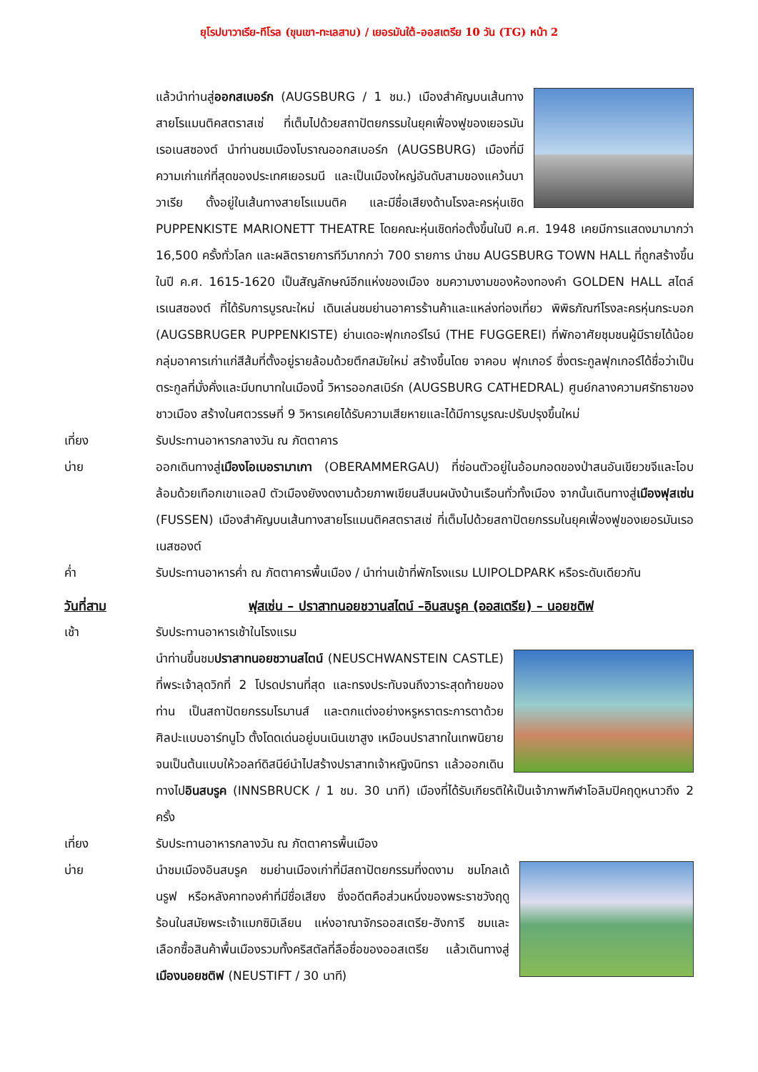ยุโรปบาวาเรีย-ทีโรล (ขุนเขา-ทะเลสาบ) / เยอรมันใต้-ออสเตรีย 10 วัน (TG) หน้า 2
แล้วนำท่านสู่ออกสเบอร์ก (AUGSBURG / 1 ชม.) เมืองสำคัญบนเส้นทางสายโรแมนติคสตราสเซ่ ที่เต็มไปด้วยสถาปัตยกรรมในยุคเฟื่องฟูของเยอรมันเรอเนสซองต์ นำท่านชมเมืองโบราณออกสเบอร์ก (AUGSBURG) เมืองที่มีความเก่าแก่ที่สุดของประเทศเยอรมนี และเป็นเมืองใหญ่อันดับสามของแคว้นบาวาเรีย ตั้งอยู่ในเส้นทางสายโรแมนติค และมีชื่อเสียงด้านโรงละครหุ่นเชิด PUPPENKISTE MARIONETT THEATRE โดยคณะหุ่นเชิดก่อตั้งขึ้นในปี ค.ศ. 1948 เคยมีการแสดงมามากว่า 16,500 ครั้งทั่วโลก และผลิตรายการทีวีมากกว่า 700 รายการ นำชม AUGSBURG TOWN HALL ที่ถูกสร้างขึ้นในปี ค.ศ. 1615-1620 เป็นสัญลักษณ์อีกแห่งของเมือง ชมความงามของห้องทองคำ GOLDEN HALL สไตล์เรเนสซองต์ ที่ได้รับการบูรณะใหม่ เดินเล่นชมย่านอาคารร้านค้าและแหล่งท่องเที่ยว พิพิธภัณฑ์โรงละครหุ่นกระบอก (AUGSBRUGER PUPPENKISTE) ย่านเดอะฟุกเกอร์ไรน์ (THE FUGGEREI) ที่พักอาศัยชุมชนผู้มีรายได้น้อย กลุ่มอาคารเก่าแก่สีส้มที่ตั้งอยู่รายล้อมด้วยตึกสมัยใหม่ สร้างขึ้นโดย จาคอบ ฟุกเกอร์ ซึ่งตระกูลฟุกเกอร์ได้ชื่อว่าเป็นตระกูลที่มั่งคั่งและมีบทบาทในเมืองนี้ วิหารออกสเบิร์ก (AUGSBURG CATHEDRAL) ศูนย์กลางความศรัทธาของชาวเมือง สร้างในศตวรรษที่ 9 วิหารเคยได้รับความเสียหายและได้มีการบูรณะปรับปรุงขึ้นใหม่
เที่ยง รับประทานอาหารกลางวัน ณ ภัตตาคาร
บ่าย ออกเดินทางสู่เมืองโอเบอรามาเกา (OBERAMMERGAU) ที่ซ่อนตัวอยู่ในอ้อมกอดของป่าสนอันเขียวขจีและโอบล้อมด้วยเทือกเขาแอลป์ ตัวเมืองยังงดงามด้วยภาพเขียนสีบนผนังบ้านเรือนทั่วทั้งเมือง จากนั้นเดินทางสู่เมืองฟุสเซ่น (FUSSEN) เมืองสำคัญบนเส้นทางสายโรแมนติคสตราสเซ่ ที่เต็มไปด้วยสถาปัตยกรรมในยุคเฟื่องฟูของเยอรมันเรอเนสซองต์
ค่ำ รับประทานอาหารค่ำ ณ ภัตตาคารพื้นเมือง / นำท่านเข้าที่พักโรงแรม LUIPOLDPARK หรือระดับเดียวกัน
วันที่สาม ฟุสเซ่น – ปราสาทนอยชวานสไตน์ –อินสบรูค (ออสเตรีย) – นอยชติฟ
เช้า รับประทานอาหารเช้าในโรงแรม
นำท่านขึ้นชมปราสาทนอยชวานสไตน์ (NEUSCHWANSTEIN CASTLE) ที่พระเจ้าลุดวิกที่ 2 โปรดปรานที่สุด และทรงประทับจนถึงวาระสุดท้ายของท่าน เป็นสถาปัตยกรรมโรมานส์ และตกแต่งอย่างหรูหราตระการตาด้วยศิลปะแบบอาร์ทนูโว ตั้งโดดเด่นอยู่บนเนินเขาสูง เหมือนปราสาทในเทพนิยาย จนเป็นต้นแบบให้วอลท์ดิสนีย์นำไปสร้างปราสาทเจ้าหญิงนิทรา แล้วออกเดินทางไปอินสบรูค (INNSBRUCK / 1 ชม. 30 นาที) เมืองที่ได้รับเกียรติให้เป็นเจ้าภาพกีฬาโอลิมปิคฤดูหนาวถึง 2 ครั้ง
เที่ยง รับประทานอาหารกลางวัน ณ ภัตตาคารพื้นเมือง
บ่าย นำชมเมืองอินสบรูค ชมย่านเมืองเก่าที่มีสถาปัตยกรรมที่งดงาม ชมโกลเด้นรูฟ หรือหลังคาทองคำที่มีชื่อเสียง ซึ่งอดีตคือส่วนหนึ่งของพระราชวังฤดูร้อนในสมัยพระเจ้าแมกซิมิเลียน แห่งอาณาจักรออสเตรีย-ฮังการี ชมและเลือกซื้อสินค้าพื้นเมืองรวมทั้งคริสตัลที่ลือชื่อของออสเตรีย แล้วเดินทางสู่เมืองนอยชติฟ (NEUSTIFT / 30 นาที)